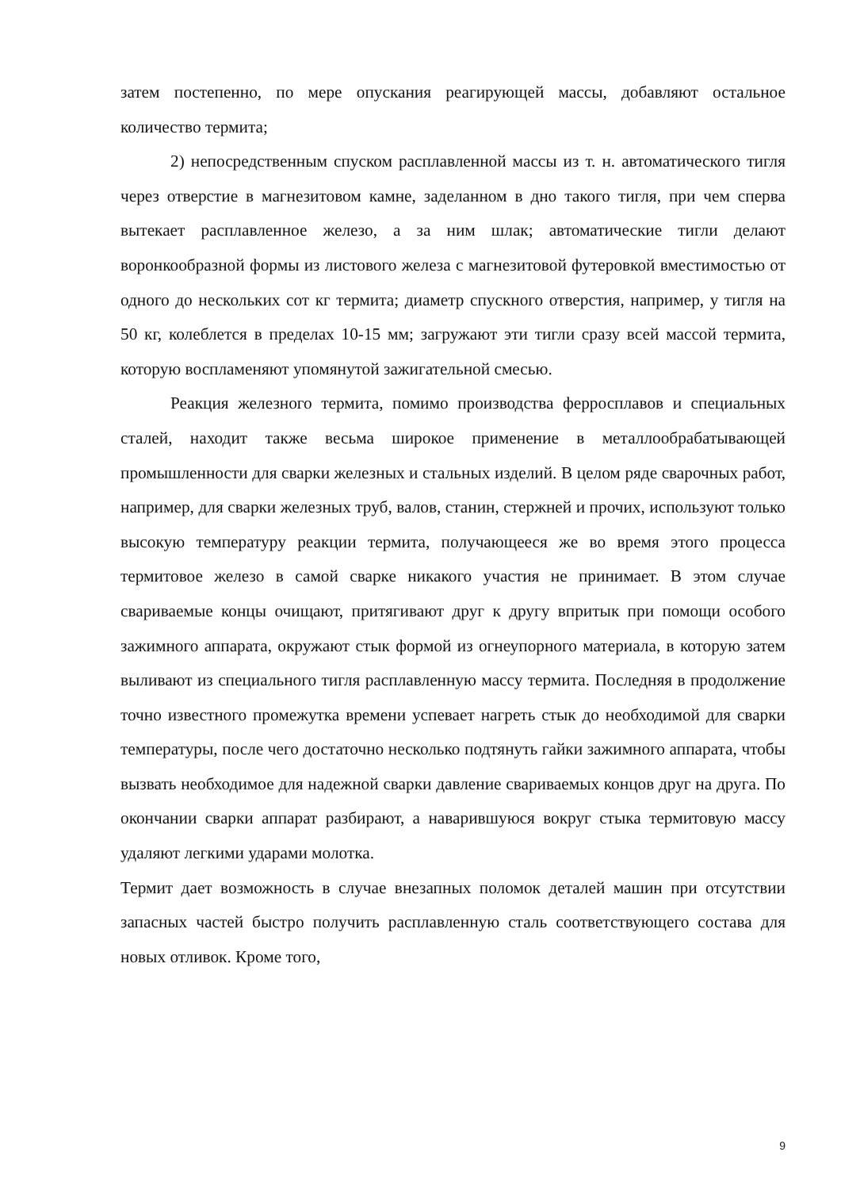затем постепенно, по мере опускания реагирующей массы, добавляют остальное количество термита;
2) непосредственным спуском расплавленной массы из т. н. автоматического тигля через отверстие в магнезитовом камне, заделанном в дно такого тигля, при чем сперва вытекает расплавленное железо, а за ним шлак; автоматические тигли делают воронкообразной формы из листового железа с магнезитовой футеровкой вместимостью от одного до нескольких сот кг термита; диаметр спускного отверстия, например, у тигля на 50 кг, колеблется в пределах 10-15 мм; загружают эти тигли сразу всей массой термита, которую воспламеняют упомянутой зажигательной смесью.
Реакция железного термита, помимо производства ферросплавов и специальных сталей, находит также весьма широкое применение в металлообрабатывающей промышленности для сварки железных и стальных изделий. В целом ряде сварочных работ, например, для сварки железных труб, валов, станин, стержней и прочих, используют только высокую температуру реакции термита, получающееся же во время этого процесса термитовое железо в самой сварке никакого участия не принимает. В этом случае свариваемые концы очищают, притягивают друг к другу впритык при помощи особого зажимного аппарата, окружают стык формой из огнеупорного материала, в которую затем выливают из специального тигля расплавленную массу термита. Последняя в продолжение точно известного промежутка времени успевает нагреть стык до необходимой для сварки температуры, после чего достаточно несколько подтянуть гайки зажимного аппарата, чтобы вызвать необходимое для надежной сварки давление свариваемых концов друг на друга. По окончании сварки аппарат разбирают, а наварившуюся вокруг стыка термитовую массу удаляют легкими ударами молотка.
Термит дает возможность в случае внезапных поломок деталей машин при отсутствии запасных частей быстро получить расплавленную сталь соответствующего состава для новых отливок. Кроме того,
9